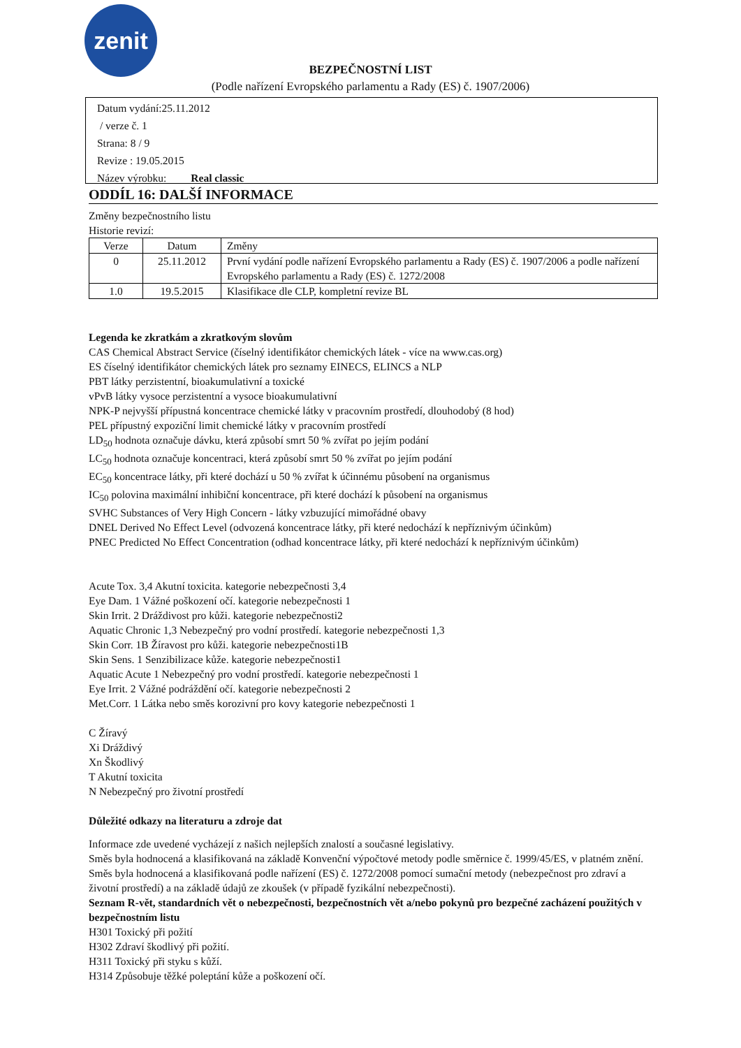zenit
BEZPEČNOSTNÍ LIST
(Podle nařízení Evropského parlamentu a Rady (ES) č. 1907/2006)
Datum vydání:25.11.2012
/ verze č. 1
Strana: 8 / 9
Revize : 19.05.2015
Název výrobku: Real classic
ODDÍL 16: DALŠÍ INFORMACE
Změny bezpečnostního listu
Historie revizí:
| Verze | Datum | Změny |
| --- | --- | --- |
| 0 | 25.11.2012 | První vydání podle nařízení Evropského parlamentu a Rady (ES) č. 1907/2006 a podle nařízení Evropského parlamentu a Rady (ES) č. 1272/2008 |
| 1.0 | 19.5.2015 | Klasifikace dle CLP, kompletní revize BL |
Legenda ke zkratkám a zkratkovým slovům
CAS Chemical Abstract Service (číselný identifikátor chemických látek - více na www.cas.org)
ES číselný identifikátor chemických látek pro seznamy EINECS, ELINCS a NLP
PBT látky perzistentní, bioakumulativní a toxické
vPvB látky vysoce perzistentní a vysoce bioakumulativní
NPK-P nejvyšší přípustná koncentrace chemické látky v pracovním prostředí, dlouhodobý (8 hod)
PEL přípustný expoziční limit chemické látky v pracovním prostředí
LD<sub>50</sub> hodnota označuje dávku, která způsobí smrt 50 % zvířat po jejím podání
LC<sub>50</sub> hodnota označuje koncentraci, která způsobí smrt 50 % zvířat po jejím podání
EC<sub>50</sub> koncentrace látky, při které dochází u 50 % zvířat k účinnému působení na organismus
IC<sub>50</sub> polovina maximální inhibiční koncentrace, při které dochází k působení na organismus
SVHC Substances of Very High Concern - látky vzbuzující mimořádné obavy
DNEL Derived No Effect Level (odvozená koncentrace látky, při které nedochází k nepříznivým účinkům)
PNEC Predicted No Effect Concentration (odhad koncentrace látky, při které nedochází k nepříznivým účinkům)
Acute Tox. 3,4 Akutní toxicita. kategorie nebezpečnosti 3,4
Eye Dam. 1 Vážné poškození očí. kategorie nebezpečnosti 1
Skin Irrit. 2 Dráždivost pro kůži. kategorie nebezpečnosti2
Aquatic Chronic 1,3 Nebezpečný pro vodní prostředí. kategorie nebezpečnosti 1,3
Skin Corr. 1B Žíravost pro kůži. kategorie nebezpečnosti1B
Skin Sens. 1 Senzibilizace kůže. kategorie nebezpečnosti1
Aquatic Acute 1 Nebezpečný pro vodní prostředí. kategorie nebezpečnosti 1
Eye Irrit. 2 Vážné podráždění očí. kategorie nebezpečnosti 2
Met.Corr. 1 Látka nebo směs korozivní pro kovy kategorie nebezpečnosti 1
C Žíravý
Xi Dráždivý
Xn Škodlivý
T Akutní toxicita
N Nebezpečný pro životní prostředí
Důležité odkazy na literaturu a zdroje dat
Informace zde uvedené vycházejí z našich nejlepších znalostí a současné legislativy.
Směs byla hodnocená a klasifikovaná na základě Konvenční výpočtové metody podle směrnice č. 1999/45/ES, v platném znění. Směs byla hodnocená a klasifikovaná podle nařízení (ES) č. 1272/2008 pomocí sumační metody (nebezpečnost pro zdraví a životní prostředí) a na základě údajů ze zkoušek (v případě fyzikální nebezpečnosti).
Seznam R-vět, standardních vět o nebezpečnosti, bezpečnostních vět a/nebo pokynů pro bezpečné zacházení použitých v bezpečnostním listu
H301 Toxický při požití
H302 Zdraví škodlivý při požití.
H311 Toxický při styku s kůží.
H314 Způsobuje těžké poleptání kůže a poškození očí.